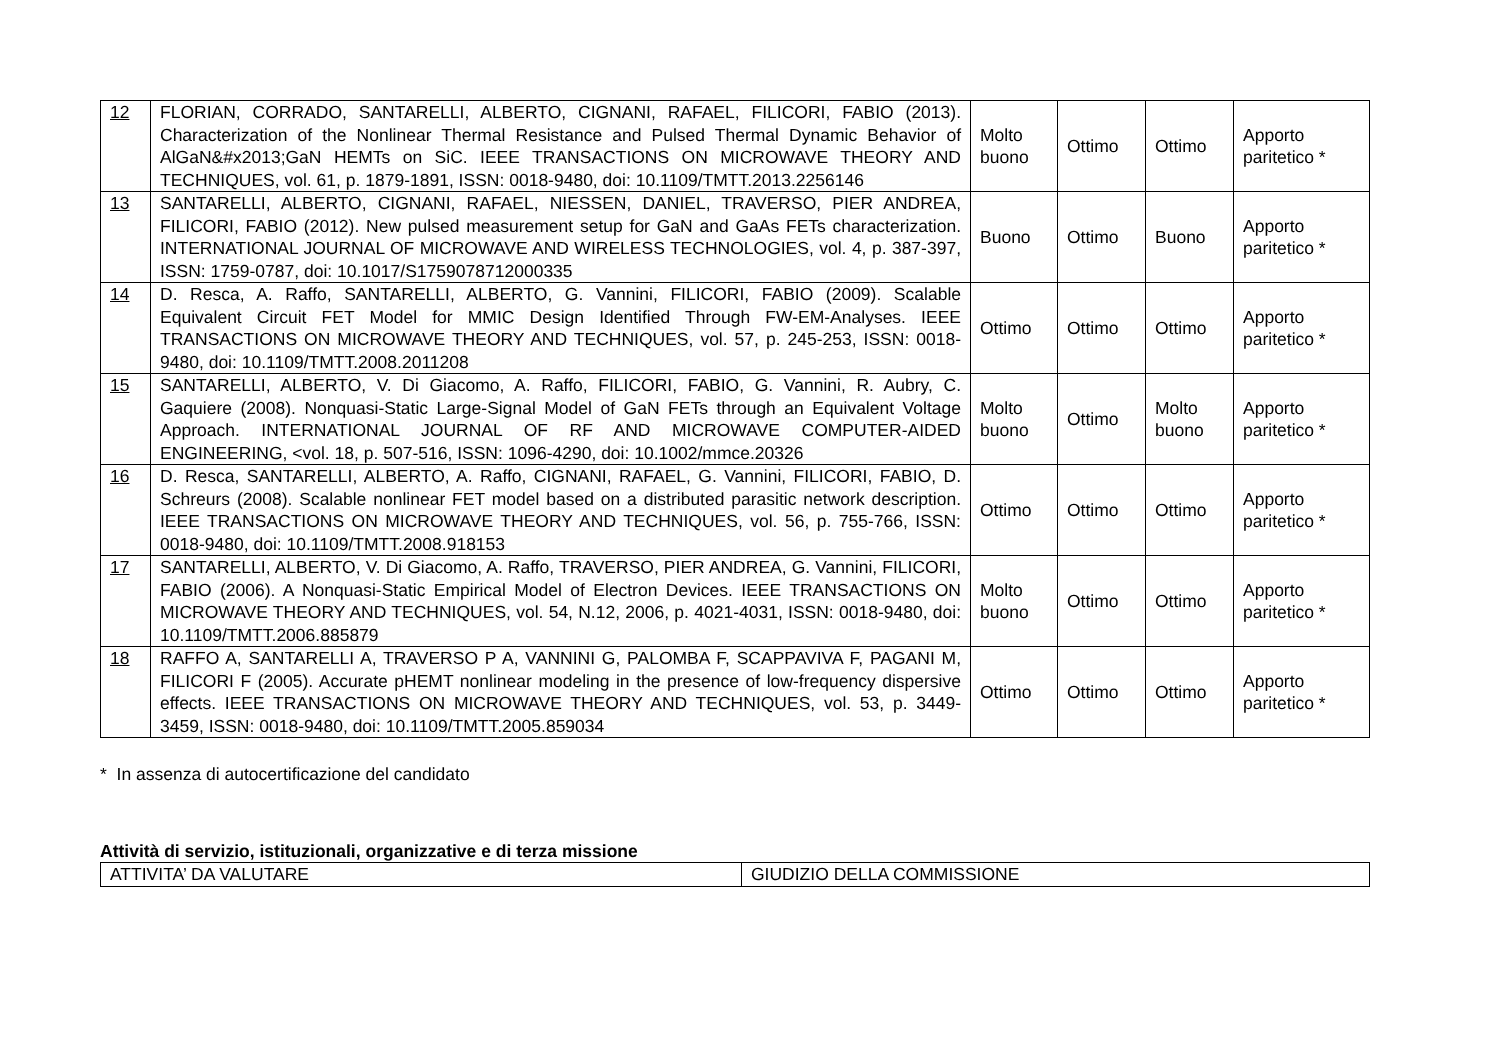| 12 | FLORIAN, CORRADO, SANTARELLI, ALBERTO, CIGNANI, RAFAEL, FILICORI, FABIO (2013). Characterization of the Nonlinear Thermal Resistance and Pulsed Thermal Dynamic Behavior of AlGaN&#x2013;GaN HEMTs on SiC. IEEE TRANSACTIONS ON MICROWAVE THEORY AND TECHNIQUES, vol. 61, p. 1879-1891, ISSN: 0018-9480, doi: 10.1109/TMTT.2013.2256146 | Molto buono | Ottimo | Ottimo | Apporto paritetico * |
| 13 | SANTARELLI, ALBERTO, CIGNANI, RAFAEL, NIESSEN, DANIEL, TRAVERSO, PIER ANDREA, FILICORI, FABIO (2012). New pulsed measurement setup for GaN and GaAs FETs characterization. INTERNATIONAL JOURNAL OF MICROWAVE AND WIRELESS TECHNOLOGIES, vol. 4, p. 387-397, ISSN: 1759-0787, doi: 10.1017/S1759078712000335 | Buono | Ottimo | Buono | Apporto paritetico * |
| 14 | D. Resca, A. Raffo, SANTARELLI, ALBERTO, G. Vannini, FILICORI, FABIO (2009). Scalable Equivalent Circuit FET Model for MMIC Design Identified Through FW-EM-Analyses. IEEE TRANSACTIONS ON MICROWAVE THEORY AND TECHNIQUES, vol. 57, p. 245-253, ISSN: 0018-9480, doi: 10.1109/TMTT.2008.2011208 | Ottimo | Ottimo | Ottimo | Apporto paritetico * |
| 15 | SANTARELLI, ALBERTO, V. Di Giacomo, A. Raffo, FILICORI, FABIO, G. Vannini, R. Aubry, C. Gaquiere (2008). Nonquasi-Static Large-Signal Model of GaN FETs through an Equivalent Voltage Approach. INTERNATIONAL JOURNAL OF RF AND MICROWAVE COMPUTER-AIDED ENGINEERING, <vol. 18, p. 507-516, ISSN: 1096-4290, doi: 10.1002/mmce.20326 | Molto buono | Ottimo | Molto buono | Apporto paritetico * |
| 16 | D. Resca, SANTARELLI, ALBERTO, A. Raffo, CIGNANI, RAFAEL, G. Vannini, FILICORI, FABIO, D. Schreurs (2008). Scalable nonlinear FET model based on a distributed parasitic network description. IEEE TRANSACTIONS ON MICROWAVE THEORY AND TECHNIQUES, vol. 56, p. 755-766, ISSN: 0018-9480, doi: 10.1109/TMTT.2008.918153 | Ottimo | Ottimo | Ottimo | Apporto paritetico * |
| 17 | SANTARELLI, ALBERTO, V. Di Giacomo, A. Raffo, TRAVERSO, PIER ANDREA, G. Vannini, FILICORI, FABIO (2006). A Nonquasi-Static Empirical Model of Electron Devices. IEEE TRANSACTIONS ON MICROWAVE THEORY AND TECHNIQUES, vol. 54, N.12, 2006, p. 4021-4031, ISSN: 0018-9480, doi: 10.1109/TMTT.2006.885879 | Molto buono | Ottimo | Ottimo | Apporto paritetico * |
| 18 | RAFFO A, SANTARELLI A, TRAVERSO P A, VANNINI G, PALOMBA F, SCAPPAVIVA F, PAGANI M, FILICORI F (2005). Accurate pHEMT nonlinear modeling in the presence of low-frequency dispersive effects. IEEE TRANSACTIONS ON MICROWAVE THEORY AND TECHNIQUES, vol. 53, p. 3449-3459, ISSN: 0018-9480, doi: 10.1109/TMTT.2005.859034 | Ottimo | Ottimo | Ottimo | Apporto paritetico * |
* In assenza di autocertificazione del candidato
Attività di servizio, istituzionali, organizzative e di terza missione
| ATTIVITA’ DA VALUTARE | GIUDIZIO DELLA COMMISSIONE |